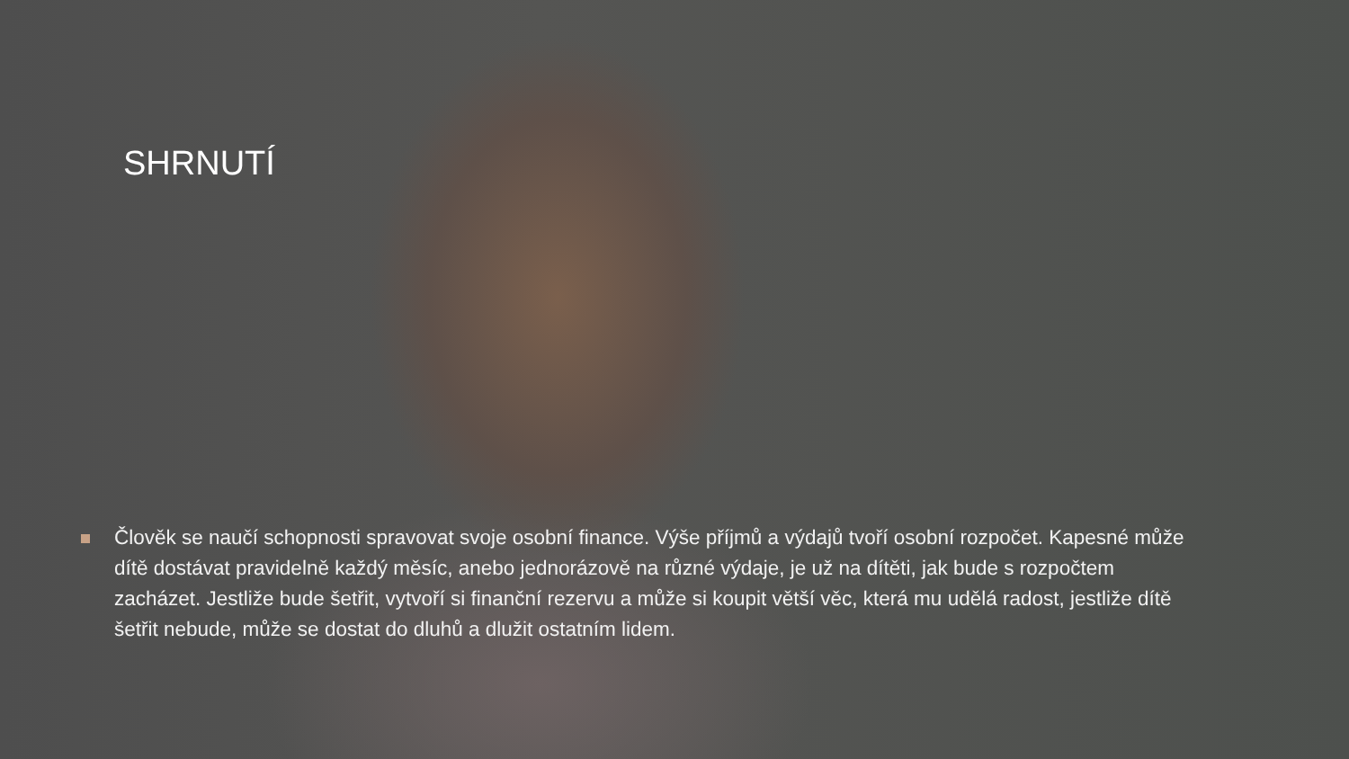SHRNUTÍ
Člověk se naučí schopnosti spravovat svoje osobní finance. Výše příjmů a výdajů tvoří osobní rozpočet. Kapesné může dítě dostávat pravidelně každý měsíc, anebo jednorázově na různé výdaje, je už na dítěti, jak bude s rozpočtem zacházet. Jestliže bude šetřit, vytvoří si finanční rezervu a může si koupit větší věc, která mu udělá radost, jestliže dítě šetřit nebude, může se dostat do dluhů a dlužit ostatním lidem.